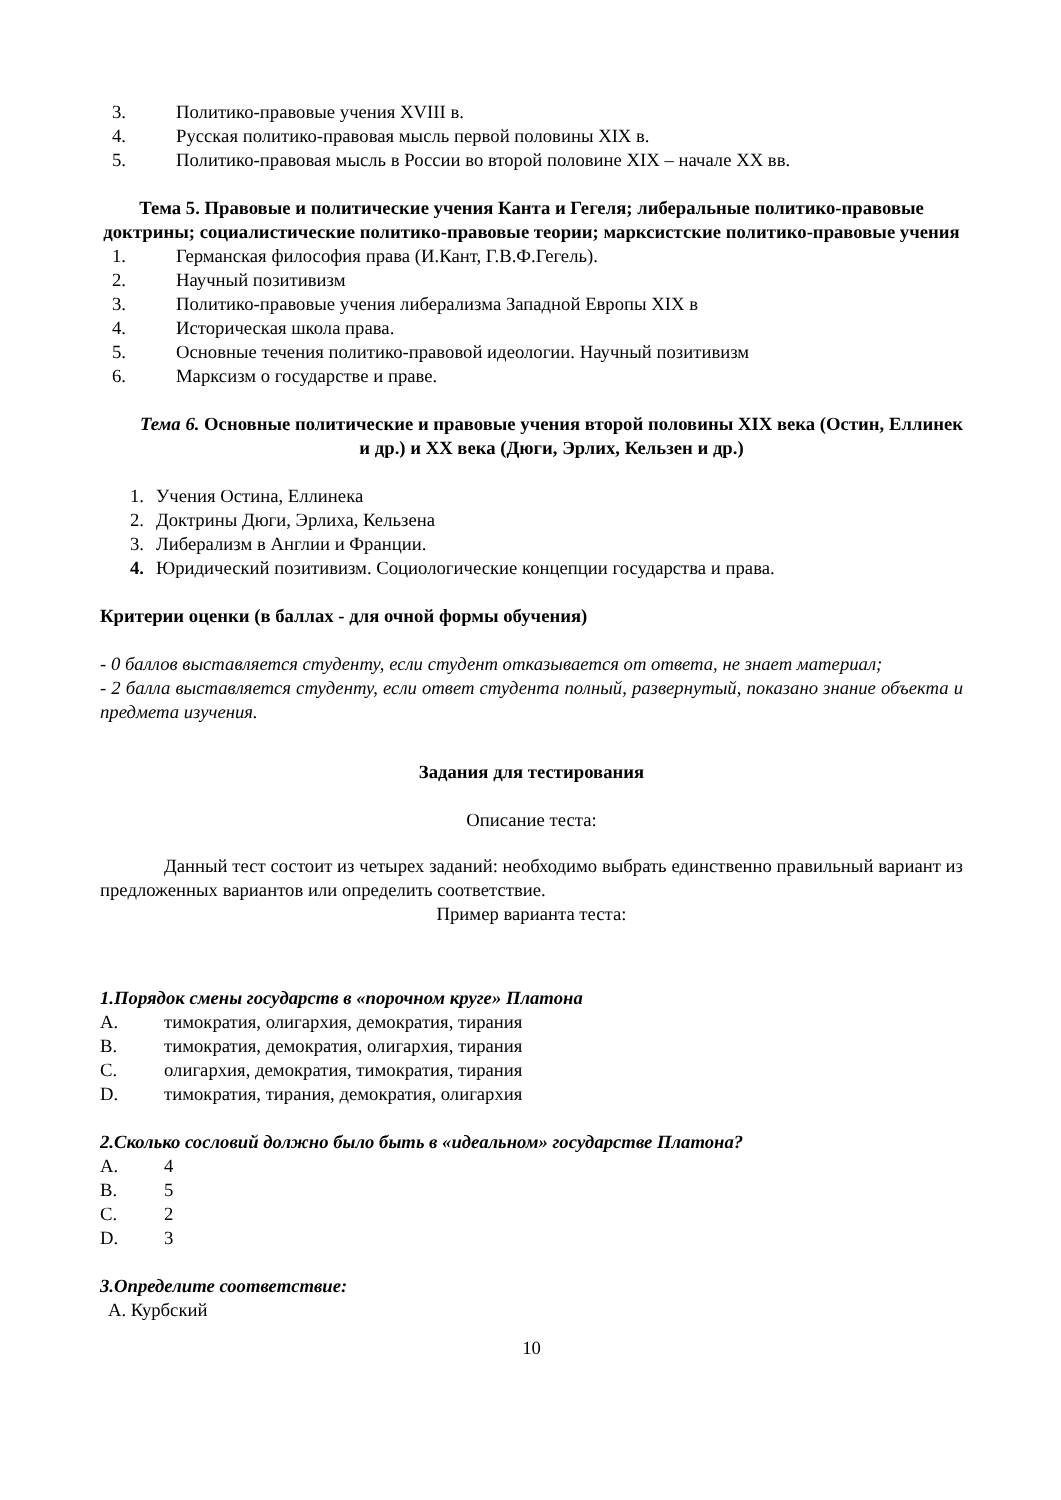3. Политико-правовые учения XVIII в.
4. Русская политико-правовая мысль первой половины XIX в.
5. Политико-правовая мысль в России во второй половине XIX – начале XX вв.
Тема 5. Правовые и политические учения Канта и Гегеля; либеральные политико-правовые доктрины; социалистические политико-правовые теории; марксистские политико-правовые учения
1. Германская философия права (И.Кант, Г.В.Ф.Гегель).
2. Научный позитивизм
3. Политико-правовые учения либерализма Западной Европы XIX в
4. Историческая школа права.
5. Основные течения политико-правовой идеологии. Научный позитивизм
6. Марксизм о государстве и праве.
Тема 6. Основные политические и правовые учения второй половины XIX века (Остин, Еллинек и др.) и XX века (Дюги, Эрлих, Кельзен и др.)
1. Учения Остина, Еллинека
2. Доктрины Дюги, Эрлиха, Кельзена
3. Либерализм в Англии и Франции.
4. Юридический позитивизм. Социологические концепции государства и права.
Критерии оценки (в баллах - для очной формы обучения)
- 0 баллов выставляется студенту, если студент отказывается от ответа, не знает материал;
- 2 балла выставляется студенту, если ответ студента полный, развернутый, показано знание объекта и предмета изучения.
Задания для тестирования
Описание теста:
Данный тест состоит из четырех заданий: необходимо выбрать единственно правильный вариант из предложенных вариантов или определить соответствие.
Пример варианта теста:
1.Порядок смены государств в «порочном круге» Платона
A. тимократия, олигархия, демократия, тирания
B. тимократия, демократия, олигархия, тирания
C. олигархия, демократия, тимократия, тирания
D. тимократия, тирания, демократия, олигархия
2.Сколько сословий должно было быть в «идеальном» государстве Платона?
A. 4
B. 5
C. 2
D. 3
3.Определите соответствие:
A. Курбский
10